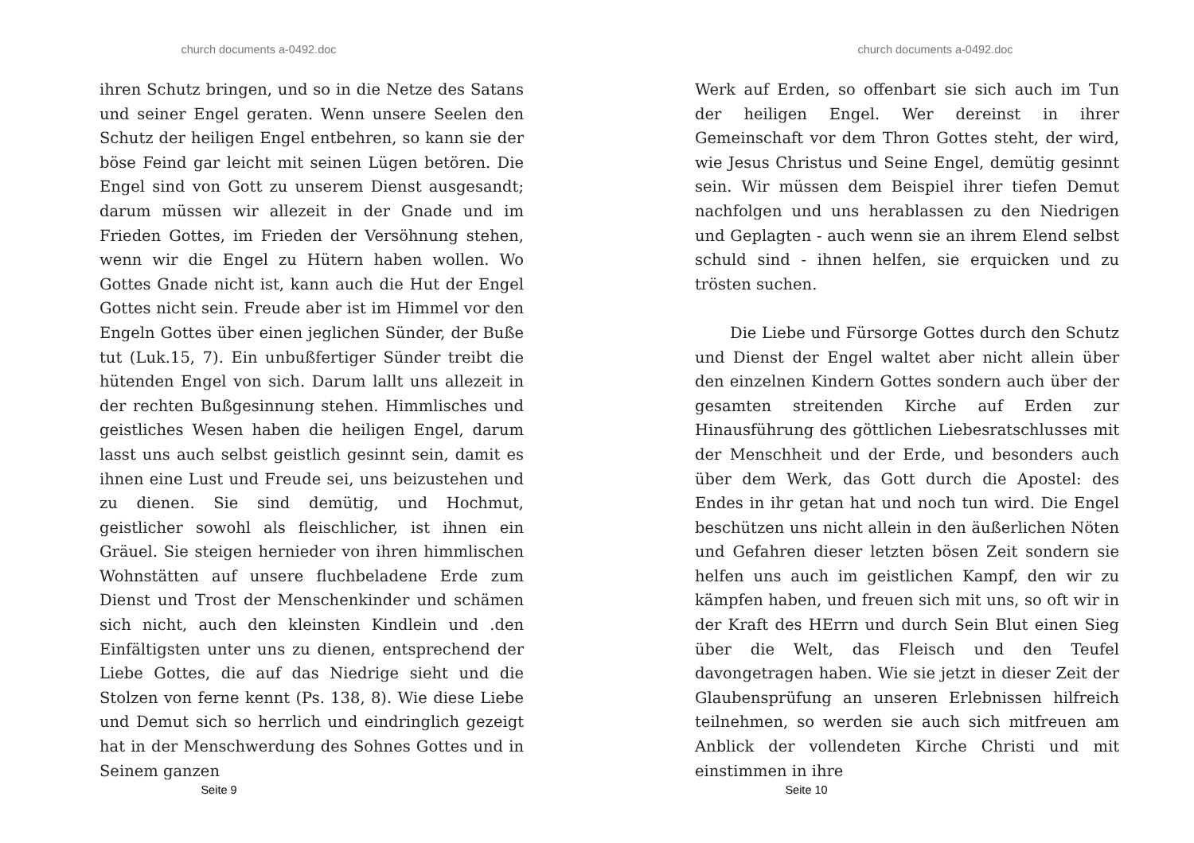church documents a-0492.doc
ihren Schutz bringen, und so in die Netze des Satans und seiner Engel geraten. Wenn unsere Seelen den Schutz der heiligen Engel entbehren, so kann sie der böse Feind gar leicht mit seinen Lügen betören. Die Engel sind von Gott zu unserem Dienst ausgesandt; darum müssen wir allezeit in der Gnade und im Frieden Gottes, im Frieden der Versöhnung stehen, wenn wir die Engel zu Hütern haben wollen. Wo Gottes Gnade nicht ist, kann auch die Hut der Engel Gottes nicht sein. Freude aber ist im Himmel vor den Engeln Gottes über einen jeglichen Sünder, der Buße tut (Luk.15, 7). Ein unbußfertiger Sünder treibt die hütenden Engel von sich. Darum lallt uns allezeit in der rechten Bußgesinnung stehen. Himmlisches und geistliches Wesen haben die heiligen Engel, darum lasst uns auch selbst geistlich gesinnt sein, damit es ihnen eine Lust und Freude sei, uns beizustehen und zu dienen. Sie sind demütig, und Hochmut, geistlicher sowohl als fleischlicher, ist ihnen ein Gräuel. Sie steigen hernieder von ihren himmlischen Wohnstätten auf unsere fluchbeladene Erde zum Dienst und Trost der Menschenkinder und schämen sich nicht, auch den kleinsten Kindlein und .den Einfältigsten unter uns zu dienen, entsprechend der Liebe Gottes, die auf das Niedrige sieht und die Stolzen von ferne kennt (Ps. 138, 8). Wie diese Liebe und Demut sich so herrlich und eindringlich gezeigt hat in der Menschwerdung des Sohnes Gottes und in Seinem ganzen
Seite 9
church documents a-0492.doc
Werk auf Erden, so offenbart sie sich auch im Tun der heiligen Engel. Wer dereinst in ihrer Gemeinschaft vor dem Thron Gottes steht, der wird, wie Jesus Christus und Seine Engel, demütig gesinnt sein. Wir müssen dem Beispiel ihrer tiefen Demut nachfolgen und uns herablassen zu den Niedrigen und Geplagten - auch wenn sie an ihrem Elend selbst schuld sind - ihnen helfen, sie erquicken und zu trösten suchen.
Die Liebe und Fürsorge Gottes durch den Schutz und Dienst der Engel waltet aber nicht allein über den einzelnen Kindern Gottes sondern auch über der gesamten streitenden Kirche auf Erden zur Hinausführung des göttlichen Liebesratschlusses mit der Menschheit und der Erde, und besonders auch über dem Werk, das Gott durch die Apostel: des Endes in ihr getan hat und noch tun wird. Die Engel beschützen uns nicht allein in den äußerlichen Nöten und Gefahren dieser letzten bösen Zeit sondern sie helfen uns auch im geistlichen Kampf, den wir zu kämpfen haben, und freuen sich mit uns, so oft wir in der Kraft des HErrn und durch Sein Blut einen Sieg über die Welt, das Fleisch und den Teufel davongetragen haben. Wie sie jetzt in dieser Zeit der Glaubensprüfung an unseren Erlebnissen hilfreich teilnehmen, so werden sie auch sich mitfreuen am Anblick der vollendeten Kirche Christi und mit einstimmen in ihre
Seite 10